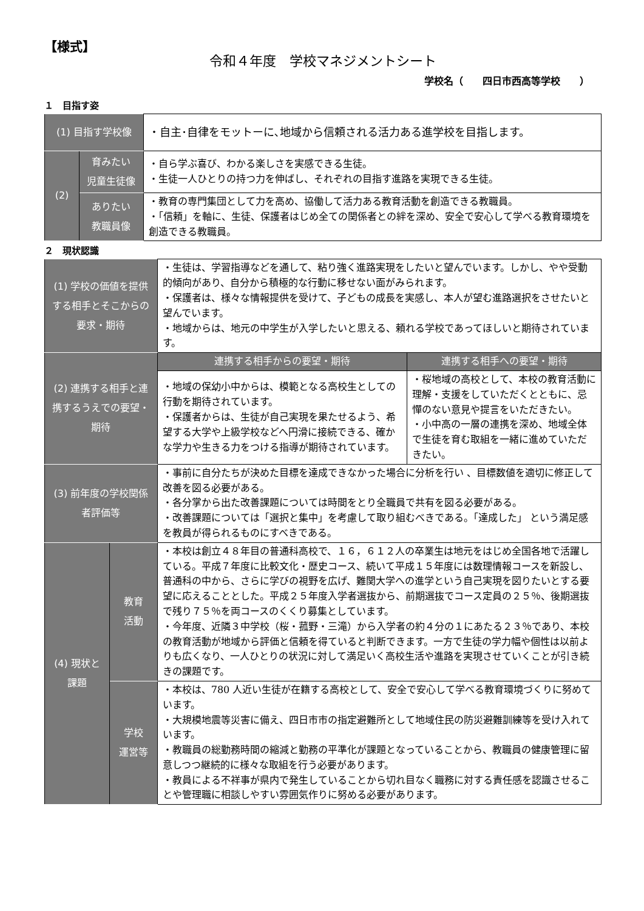【様式】
令和４年度　学校マネジメントシート
学校名（　　四日市西高等学校　　）
１　目指す姿
| (1) 目指す学校像 | | ・自主･自律をモットーに､地域から信頼される活力ある進学校を目指します。 |
| (2) | 育みたい 児童生徒像 | ・自ら学ぶ喜び、わかる楽しさを実感できる生徒。 ・生徒一人ひとりの持つ力を伸ばし、それぞれの目指す進路を実現できる生徒。 |
| | ありたい 教職員像 | ・教育の専門集団として力を高め、協働して活力ある教育活動を創造できる教職員。 ・「信頼」を軸に、生徒、保護者はじめ全ての関係者との絆を深め、安全で安心して学べる教育環境を創造できる教職員。 |
２　現状認識
| (1) 学校の価値を提供する相手とそこからの要求・期待 | | ・生徒は、学習指導などを通して、粘り強く進路実現をしたいと望んでいます。しかし、やや受動的傾向があり、自分から積極的な行動に移せない面がみられます。 ・保護者は、様々な情報提供を受けて、子どもの成長を実感し、本人が望む進路選択をさせたいと望んでいます。 ・地域からは、地元の中学生が入学したいと思える、頼れる学校であってほしいと期待されています。 | |
| (2) 連携する相手と連携するうえでの要望・期待 | | 連携する相手からの要望・期待 | 連携する相手への要望・期待 |
| | | ・地域の保幼小中からは、模範となる高校生としての行動を期待されています。 ・保護者からは、生徒が自己実現を果たせるよう、希望する大学や上級学校などへ円滑に接続できる、確かな学力や生きる力をつける指導が期待されています。 | ・桜地域の高校として、本校の教育活動に理解・支援をしていただくとともに、忌憚のない意見や提言をいただきたい。 ・小中高の一層の連携を深め、地域全体で生徒を育む取組を一緒に進めていただきたい。 |
| (3) 前年度の学校関係者評価等 | | ・事前に自分たちが決めた目標を達成できなかった場合に分析を行い 、目標数値を適切に修正して改善を図る必要がある。 ・各分掌から出た改善課題については時間をとり全職員で共有を図る必要がある。 ・改善課題については「選択と集中」を考慮して取り組むべきである。「達成した」 という満足感を教員が得られるものにすべきである。 | |
| (4) 現状と課題 | 教育 活動 | ・本校は創立４８年目の普通科高校で、１６，６１２人の卒業生は地元をはじめ全国各地で活躍している。平成７年度に比較文化・歴史コース、続いて平成１５年度には数理情報コースを新設し、普通科の中から、さらに学びの視野を広げ、難関大学への進学という自己実現を図りたいとする要望に応えることとした。平成２５年度入学者選抜から、前期選抜でコース定員の２５％、後期選抜で残り７５％を両コースのくくり募集としています。 ・今年度、近隣３中学校（桜・菰野・三滝）から入学者の約４分の１にあたる２３％であり、本校の教育活動が地域から評価と信頼を得ていると判断できます。一方で生徒の学力幅や個性は以前よりも広くなり、一人ひとりの状況に対して満足いく高校生活や進路を実現させていくことが引き続きの課題です。 | |
| | 学校 運営等 | ・本校は、780 人近い生徒が在籍する高校として、安全で安心して学べる教育環境づくりに努めています。 ・大規模地震等災害に備え、四日市市の指定避難所として地域住民の防災避難訓練等を受け入れています。 ・教職員の総勤務時間の縮減と勤務の平準化が課題となっていることから、教職員の健康管理に留意しつつ継続的に様々な取組を行う必要があります。 ・教員による不祥事が県内で発生していることから切れ目なく職務に対する責任感を認識させることや管理職に相談しやすい雰囲気作りに努める必要があります。 | |